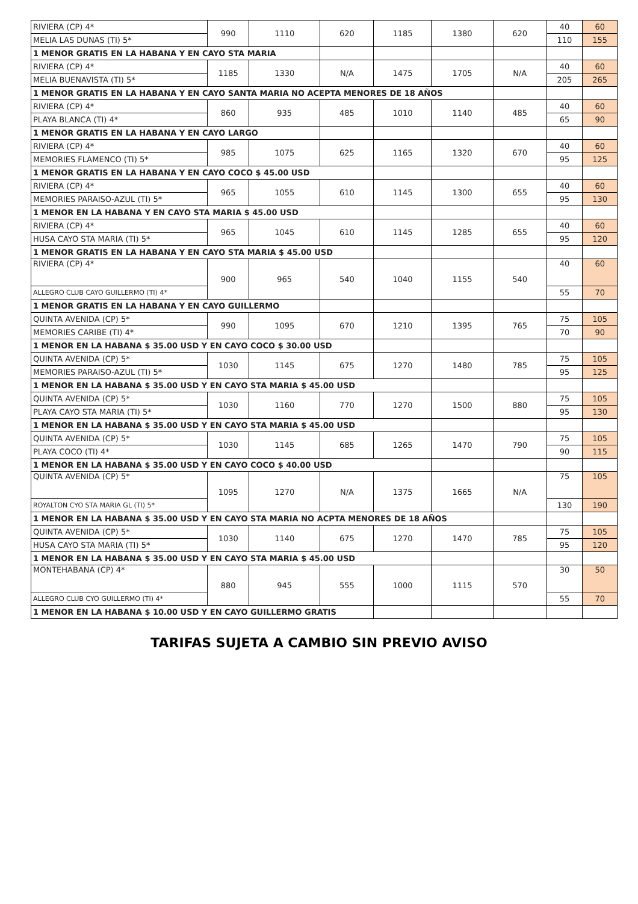| RIVIERA (CP) 4* | 990 | 1110 | 620 | 1185 | 1380 | 620 | 40 | 60 |
| MELIA LAS DUNAS (TI) 5* | | | | | | | 110 | 155 |
| 1 MENOR GRATIS EN LA HABANA Y EN CAYO STA MARIA | | | | | | | | |
| RIVIERA (CP) 4* | 1185 | 1330 | N/A | 1475 | 1705 | N/A | 40 | 60 |
| MELIA BUENAVISTA (TI) 5* | | | | | | | 205 | 265 |
| 1 MENOR GRATIS EN LA HABANA Y EN CAYO SANTA MARIA NO ACEPTA MENORES DE 18 AÑOS | | | | | | | | |
| RIVIERA (CP) 4* | 860 | 935 | 485 | 1010 | 1140 | 485 | 40 | 60 |
| PLAYA BLANCA (TI) 4* | | | | | | | 65 | 90 |
| 1 MENOR GRATIS EN LA HABANA Y EN CAYO LARGO | | | | | | | | |
| RIVIERA (CP) 4* | 985 | 1075 | 625 | 1165 | 1320 | 670 | 40 | 60 |
| MEMORIES FLAMENCO (TI) 5* | | | | | | | 95 | 125 |
| 1 MENOR GRATIS EN LA HABANA Y EN CAYO COCO $ 45.00 USD | | | | | | | | |
| RIVIERA (CP) 4* | 965 | 1055 | 610 | 1145 | 1300 | 655 | 40 | 60 |
| MEMORIES PARAISO-AZUL (TI) 5* | | | | | | | 95 | 130 |
| 1 MENOR EN LA HABANA Y EN CAYO STA MARIA $ 45.00 USD | | | | | | | | |
| RIVIERA (CP) 4* | 965 | 1045 | 610 | 1145 | 1285 | 655 | 40 | 60 |
| HUSA CAYO STA MARIA (TI) 5* | | | | | | | 95 | 120 |
| 1 MENOR GRATIS EN LA HABANA Y EN CAYO STA MARIA $ 45.00 USD | | | | | | | | |
| RIVIERA (CP) 4* | 900 | 965 | 540 | 1040 | 1155 | 540 | 40 | 60 |
| ALLEGRO CLUB CAYO GUILLERMO (TI) 4* | | | | | | | 55 | 70 |
| 1 MENOR GRATIS EN LA HABANA Y EN CAYO GUILLERMO | | | | | | | | |
| QUINTA AVENIDA (CP) 5* | 990 | 1095 | 670 | 1210 | 1395 | 765 | 75 | 105 |
| MEMORIES CARIBE (TI) 4* | | | | | | | 70 | 90 |
| 1 MENOR EN LA HABANA $ 35.00 USD Y EN CAYO COCO $ 30.00 USD | | | | | | | | |
| QUINTA AVENIDA (CP) 5* | 1030 | 1145 | 675 | 1270 | 1480 | 785 | 75 | 105 |
| MEMORIES PARAISO-AZUL (TI) 5* | | | | | | | 95 | 125 |
| 1 MENOR EN LA HABANA $ 35.00 USD Y EN CAYO STA MARIA $ 45.00 USD | | | | | | | | |
| QUINTA AVENIDA (CP) 5* | 1030 | 1160 | 770 | 1270 | 1500 | 880 | 75 | 105 |
| PLAYA CAYO STA MARIA (TI) 5* | | | | | | | 95 | 130 |
| 1 MENOR EN LA HABANA $ 35.00 USD Y EN CAYO STA MARIA $ 45.00 USD | | | | | | | | |
| QUINTA AVENIDA (CP) 5* | 1030 | 1145 | 685 | 1265 | 1470 | 790 | 75 | 105 |
| PLAYA COCO (TI) 4* | | | | | | | 90 | 115 |
| 1 MENOR EN LA HABANA $ 35.00 USD Y EN CAYO COCO $ 40.00 USD | | | | | | | | |
| QUINTA AVENIDA (CP) 5* | 1095 | 1270 | N/A | 1375 | 1665 | N/A | 75 | 105 |
| ROYALTON CYO STA MARIA GL (TI) 5* | | | | | | | 130 | 190 |
| 1 MENOR EN LA HABANA $ 35.00 USD Y EN CAYO STA MARIA NO ACPTA MENORES DE 18 AÑOS | | | | | | | | |
| QUINTA AVENIDA (CP) 5* | 1030 | 1140 | 675 | 1270 | 1470 | 785 | 75 | 105 |
| HUSA CAYO STA MARIA (TI) 5* | | | | | | | 95 | 120 |
| 1 MENOR EN LA HABANA $ 35.00 USD Y EN CAYO STA MARIA $ 45.00 USD | | | | | | | | |
| MONTEHABANA (CP) 4* | 880 | 945 | 555 | 1000 | 1115 | 570 | 30 | 50 |
| ALLEGRO CLUB CYO GUILLERMO (TI) 4* | | | | | | | 55 | 70 |
| 1 MENOR EN LA HABANA $ 10.00 USD Y EN CAYO GUILLERMO GRATIS | | | | | | | | |
TARIFAS SUJETA A CAMBIO SIN PREVIO AVISO